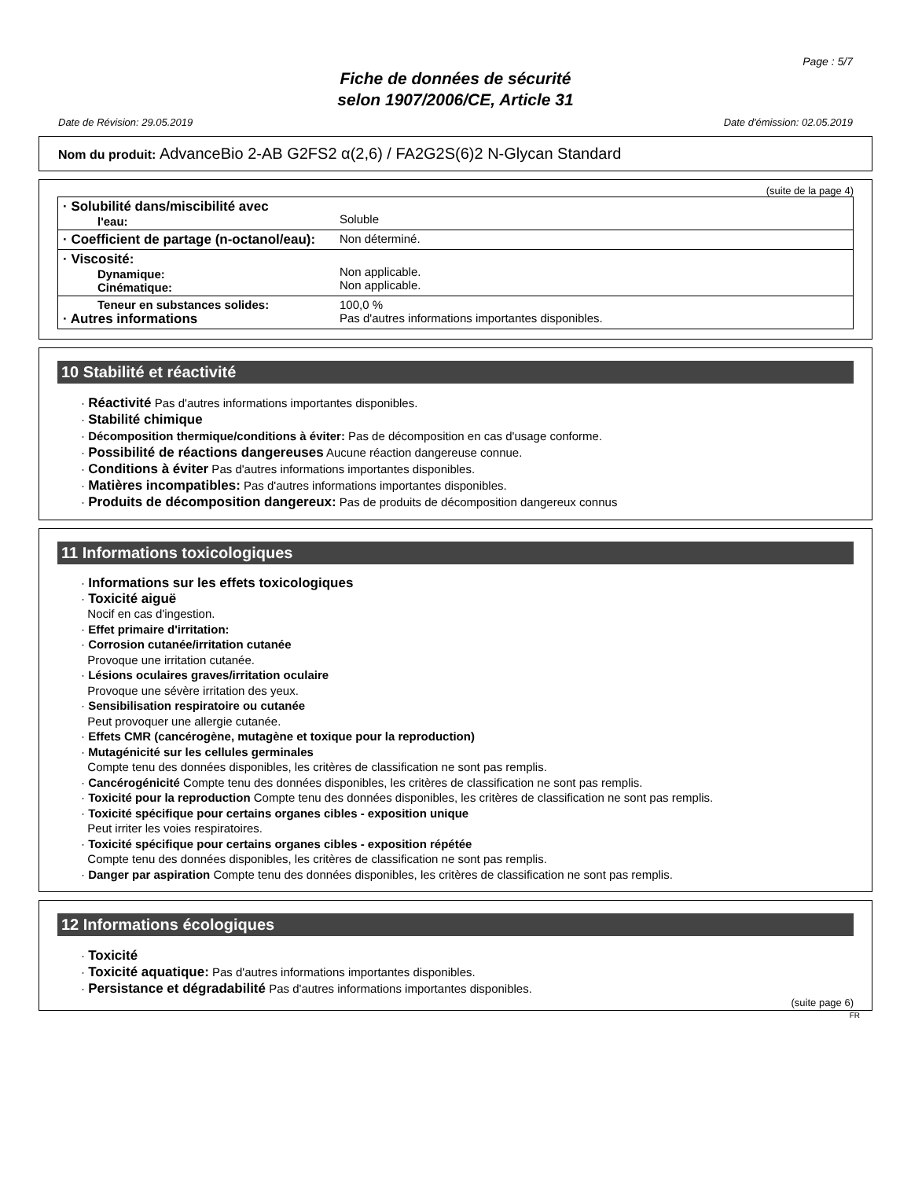Page : 5/7
Fiche de données de sécurité
selon 1907/2006/CE, Article 31
Date de Révision: 29.05.2019 Date d'émission: 02.05.2019
Nom du produit: AdvanceBio 2-AB G2FS2 α(2,6) / FA2G2S(6)2 N-Glycan Standard
(suite de la page 4)
| · Solubilité dans/miscibilité avec l'eau: | Soluble |
| · Coefficient de partage (n-octanol/eau): | Non déterminé. |
| · Viscosité: Dynamique: Cinématique: | Non applicable. Non applicable. |
| Teneur en substances solides: · Autres informations | 100,0 % Pas d'autres informations importantes disponibles. |
10 Stabilité et réactivité
· Réactivité Pas d'autres informations importantes disponibles.
· Stabilité chimique
· Décomposition thermique/conditions à éviter: Pas de décomposition en cas d'usage conforme.
· Possibilité de réactions dangereuses Aucune réaction dangereuse connue.
· Conditions à éviter Pas d'autres informations importantes disponibles.
· Matières incompatibles: Pas d'autres informations importantes disponibles.
· Produits de décomposition dangereux: Pas de produits de décomposition dangereux connus
11 Informations toxicologiques
· Informations sur les effets toxicologiques
· Toxicité aiguë
Nocif en cas d'ingestion.
· Effet primaire d'irritation:
· Corrosion cutanée/irritation cutanée
Provoque une irritation cutanée.
· Lésions oculaires graves/irritation oculaire
Provoque une sévère irritation des yeux.
· Sensibilisation respiratoire ou cutanée
Peut provoquer une allergie cutanée.
· Effets CMR (cancérogène, mutagène et toxique pour la reproduction)
· Mutagénicité sur les cellules germinales
Compte tenu des données disponibles, les critères de classification ne sont pas remplis.
· Cancérogénicité Compte tenu des données disponibles, les critères de classification ne sont pas remplis.
· Toxicité pour la reproduction Compte tenu des données disponibles, les critères de classification ne sont pas remplis.
· Toxicité spécifique pour certains organes cibles - exposition unique
Peut irriter les voies respiratoires.
· Toxicité spécifique pour certains organes cibles - exposition répétée
Compte tenu des données disponibles, les critères de classification ne sont pas remplis.
· Danger par aspiration Compte tenu des données disponibles, les critères de classification ne sont pas remplis.
12 Informations écologiques
· Toxicité
· Toxicité aquatique: Pas d'autres informations importantes disponibles.
· Persistance et dégradabilité Pas d'autres informations importantes disponibles.
(suite page 6)
FR